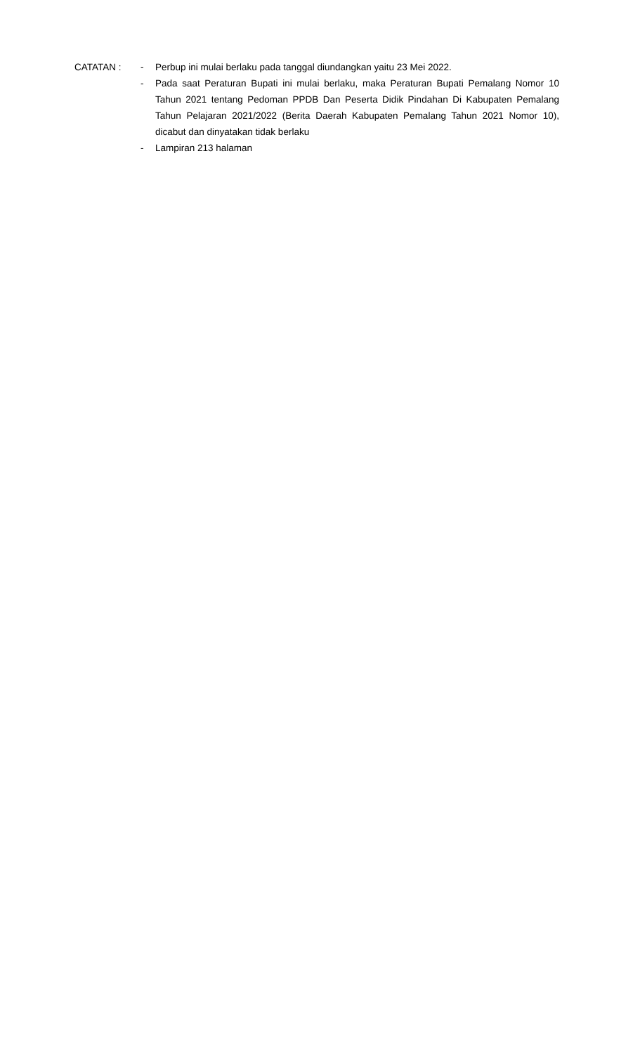CATATAN : - Perbup ini mulai berlaku pada tanggal diundangkan yaitu 23 Mei 2022.
- Pada saat Peraturan Bupati ini mulai berlaku, maka Peraturan Bupati Pemalang Nomor 10 Tahun 2021 tentang Pedoman PPDB Dan Peserta Didik Pindahan Di Kabupaten Pemalang Tahun Pelajaran 2021/2022 (Berita Daerah Kabupaten Pemalang Tahun 2021 Nomor 10), dicabut dan dinyatakan tidak berlaku
- Lampiran 213 halaman